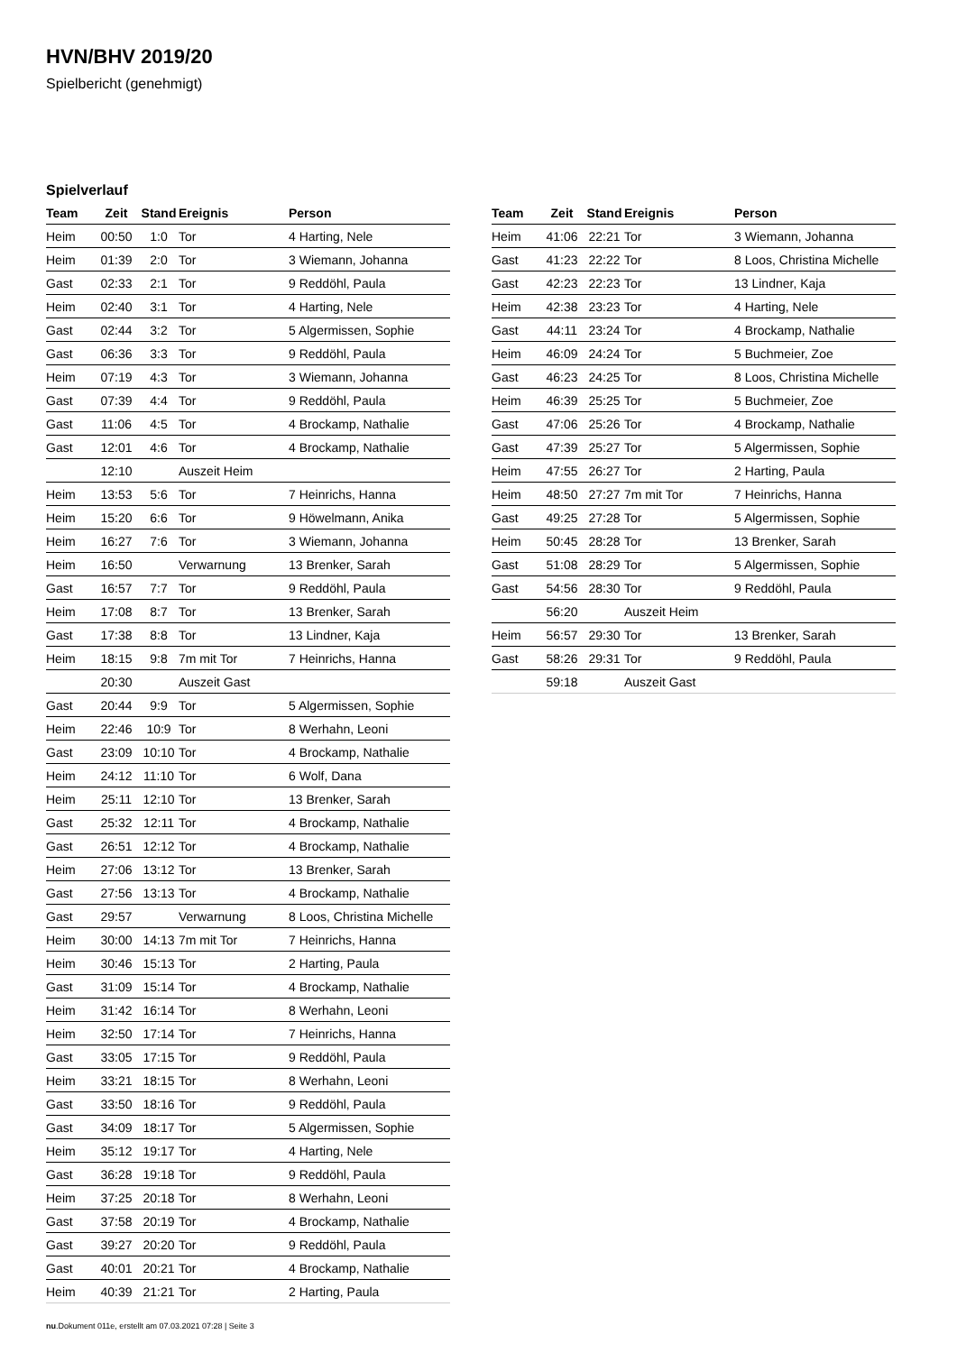HVN/BHV 2019/20
Spielbericht (genehmigt)
Spielverlauf
| Team | Zeit | Stand | Ereignis | Person |
| --- | --- | --- | --- | --- |
| Heim | 00:50 | 1:0 | Tor | 4 Harting, Nele |
| Heim | 01:39 | 2:0 | Tor | 3 Wiemann, Johanna |
| Gast | 02:33 | 2:1 | Tor | 9 Reddöhl, Paula |
| Heim | 02:40 | 3:1 | Tor | 4 Harting, Nele |
| Gast | 02:44 | 3:2 | Tor | 5 Algermissen, Sophie |
| Gast | 06:36 | 3:3 | Tor | 9 Reddöhl, Paula |
| Heim | 07:19 | 4:3 | Tor | 3 Wiemann, Johanna |
| Gast | 07:39 | 4:4 | Tor | 9 Reddöhl, Paula |
| Gast | 11:06 | 4:5 | Tor | 4 Brockamp, Nathalie |
| Gast | 12:01 | 4:6 | Tor | 4 Brockamp, Nathalie |
| | 12:10 | | Auszeit Heim | |
| Heim | 13:53 | 5:6 | Tor | 7 Heinrichs, Hanna |
| Heim | 15:20 | 6:6 | Tor | 9 Höwelmann, Anika |
| Heim | 16:27 | 7:6 | Tor | 3 Wiemann, Johanna |
| Heim | 16:50 | | Verwarnung | 13 Brenker, Sarah |
| Gast | 16:57 | 7:7 | Tor | 9 Reddöhl, Paula |
| Heim | 17:08 | 8:7 | Tor | 13 Brenker, Sarah |
| Gast | 17:38 | 8:8 | Tor | 13 Lindner, Kaja |
| Heim | 18:15 | 9:8 | 7m mit Tor | 7 Heinrichs, Hanna |
| | 20:30 | | Auszeit Gast | |
| Gast | 20:44 | 9:9 | Tor | 5 Algermissen, Sophie |
| Heim | 22:46 | 10:9 | Tor | 8 Werhahn, Leoni |
| Gast | 23:09 | 10:10 | Tor | 4 Brockamp, Nathalie |
| Heim | 24:12 | 11:10 | Tor | 6 Wolf, Dana |
| Heim | 25:11 | 12:10 | Tor | 13 Brenker, Sarah |
| Gast | 25:32 | 12:11 | Tor | 4 Brockamp, Nathalie |
| Gast | 26:51 | 12:12 | Tor | 4 Brockamp, Nathalie |
| Heim | 27:06 | 13:12 | Tor | 13 Brenker, Sarah |
| Gast | 27:56 | 13:13 | Tor | 4 Brockamp, Nathalie |
| Gast | 29:57 | | Verwarnung | 8 Loos, Christina Michelle |
| Heim | 30:00 | 14:13 | 7m mit Tor | 7 Heinrichs, Hanna |
| Heim | 30:46 | 15:13 | Tor | 2 Harting, Paula |
| Gast | 31:09 | 15:14 | Tor | 4 Brockamp, Nathalie |
| Heim | 31:42 | 16:14 | Tor | 8 Werhahn, Leoni |
| Heim | 32:50 | 17:14 | Tor | 7 Heinrichs, Hanna |
| Gast | 33:05 | 17:15 | Tor | 9 Reddöhl, Paula |
| Heim | 33:21 | 18:15 | Tor | 8 Werhahn, Leoni |
| Gast | 33:50 | 18:16 | Tor | 9 Reddöhl, Paula |
| Gast | 34:09 | 18:17 | Tor | 5 Algermissen, Sophie |
| Heim | 35:12 | 19:17 | Tor | 4 Harting, Nele |
| Gast | 36:28 | 19:18 | Tor | 9 Reddöhl, Paula |
| Heim | 37:25 | 20:18 | Tor | 8 Werhahn, Leoni |
| Gast | 37:58 | 20:19 | Tor | 4 Brockamp, Nathalie |
| Gast | 39:27 | 20:20 | Tor | 9 Reddöhl, Paula |
| Gast | 40:01 | 20:21 | Tor | 4 Brockamp, Nathalie |
| Heim | 40:39 | 21:21 | Tor | 2 Harting, Paula |
| Team | Zeit | Stand | Ereignis | Person |
| --- | --- | --- | --- | --- |
| Heim | 41:06 | 22:21 | Tor | 3 Wiemann, Johanna |
| Gast | 41:23 | 22:22 | Tor | 8 Loos, Christina Michelle |
| Gast | 42:23 | 22:23 | Tor | 13 Lindner, Kaja |
| Heim | 42:38 | 23:23 | Tor | 4 Harting, Nele |
| Gast | 44:11 | 23:24 | Tor | 4 Brockamp, Nathalie |
| Heim | 46:09 | 24:24 | Tor | 5 Buchmeier, Zoe |
| Gast | 46:23 | 24:25 | Tor | 8 Loos, Christina Michelle |
| Heim | 46:39 | 25:25 | Tor | 5 Buchmeier, Zoe |
| Gast | 47:06 | 25:26 | Tor | 4 Brockamp, Nathalie |
| Gast | 47:39 | 25:27 | Tor | 5 Algermissen, Sophie |
| Heim | 47:55 | 26:27 | Tor | 2 Harting, Paula |
| Heim | 48:50 | 27:27 | 7m mit Tor | 7 Heinrichs, Hanna |
| Gast | 49:25 | 27:28 | Tor | 5 Algermissen, Sophie |
| Heim | 50:45 | 28:28 | Tor | 13 Brenker, Sarah |
| Gast | 51:08 | 28:29 | Tor | 5 Algermissen, Sophie |
| Gast | 54:56 | 28:30 | Tor | 9 Reddöhl, Paula |
| | 56:20 | | Auszeit Heim | |
| Heim | 56:57 | 29:30 | Tor | 13 Brenker, Sarah |
| Gast | 58:26 | 29:31 | Tor | 9 Reddöhl, Paula |
| | 59:18 | | Auszeit Gast | |
nu.Dokument 011e, erstellt am 07.03.2021 07:28 | Seite 3